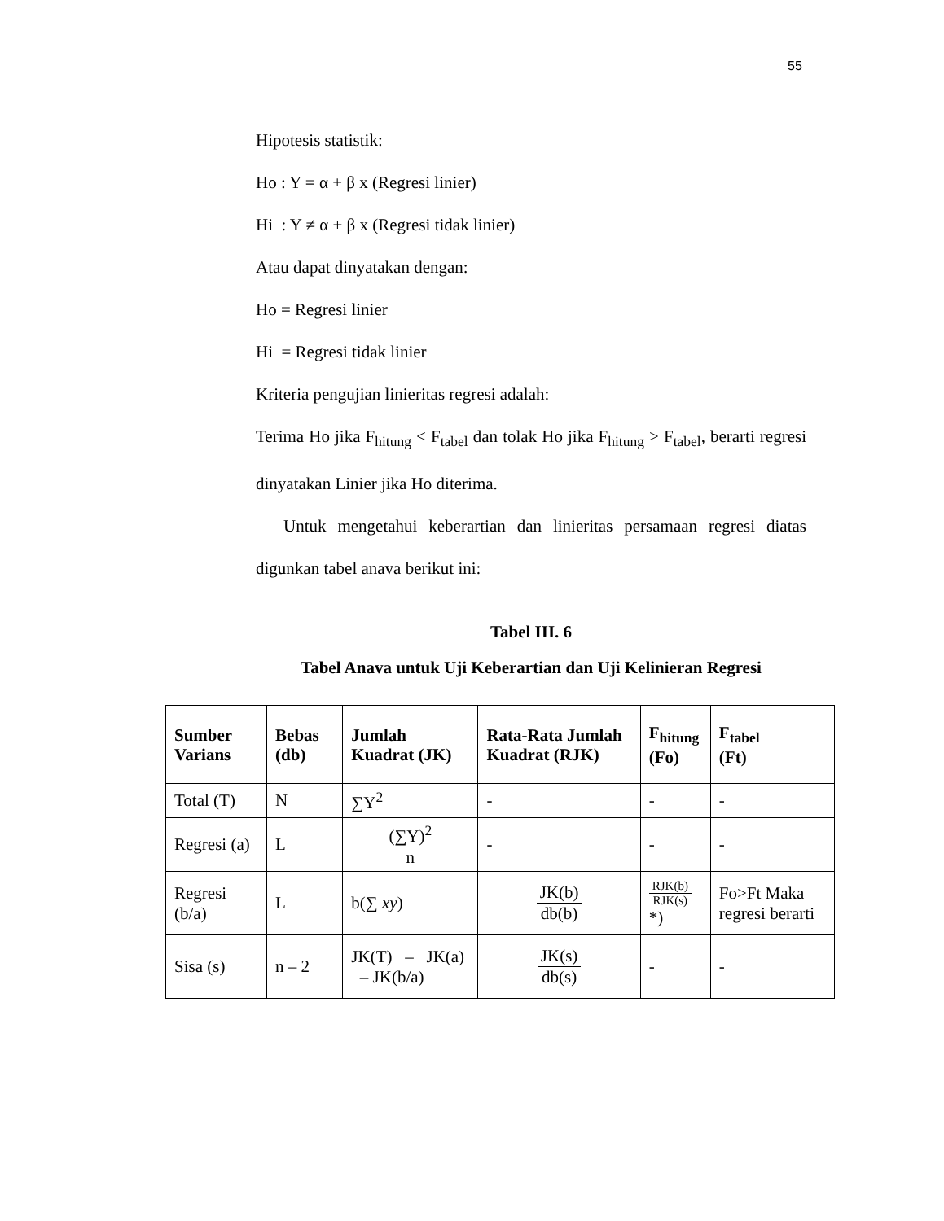55
Hipotesis statistik:
Ho : Y = α + β x (Regresi linier)
Hi : Y ≠ α + β x (Regresi tidak linier)
Atau dapat dinyatakan dengan:
Ho = Regresi linier
Hi = Regresi tidak linier
Kriteria pengujian linieritas regresi adalah:
Terima Ho jika F<sub>hitung</sub> < F<sub>tabel</sub> dan tolak Ho jika F<sub>hitung</sub> > F<sub>tabel</sub>, berarti regresi dinyatakan Linier jika Ho diterima.
Untuk mengetahui keberartian dan linieritas persamaan regresi diatas digunkan tabel anava berikut ini:
Tabel III. 6
Tabel Anava untuk Uji Keberartian dan Uji Kelinieran Regresi
| Sumber Varians | Bebas (db) | Jumlah Kuadrat (JK) | Rata-Rata Jumlah Kuadrat (RJK) | F<sub>hitung</sub> (Fo) | F<sub>tabel</sub> (Ft) |
| --- | --- | --- | --- | --- | --- |
| Total (T) | N | ∑Y<sup>2</sup> | - | - | - |
| Regresi (a) | L | (∑Y)<sup>2</sup> n | - | - | - |
| Regresi (b/a) | L | b(∑ xy ) | JK(b) db(b) | RJK(b) RJK(s) *) | Fo>Ft Maka regresi berarti |
| Sisa (s) | n – 2 | JK(T) – JK(a) – JK(b/a) | JK(s) db(s) | - | - |